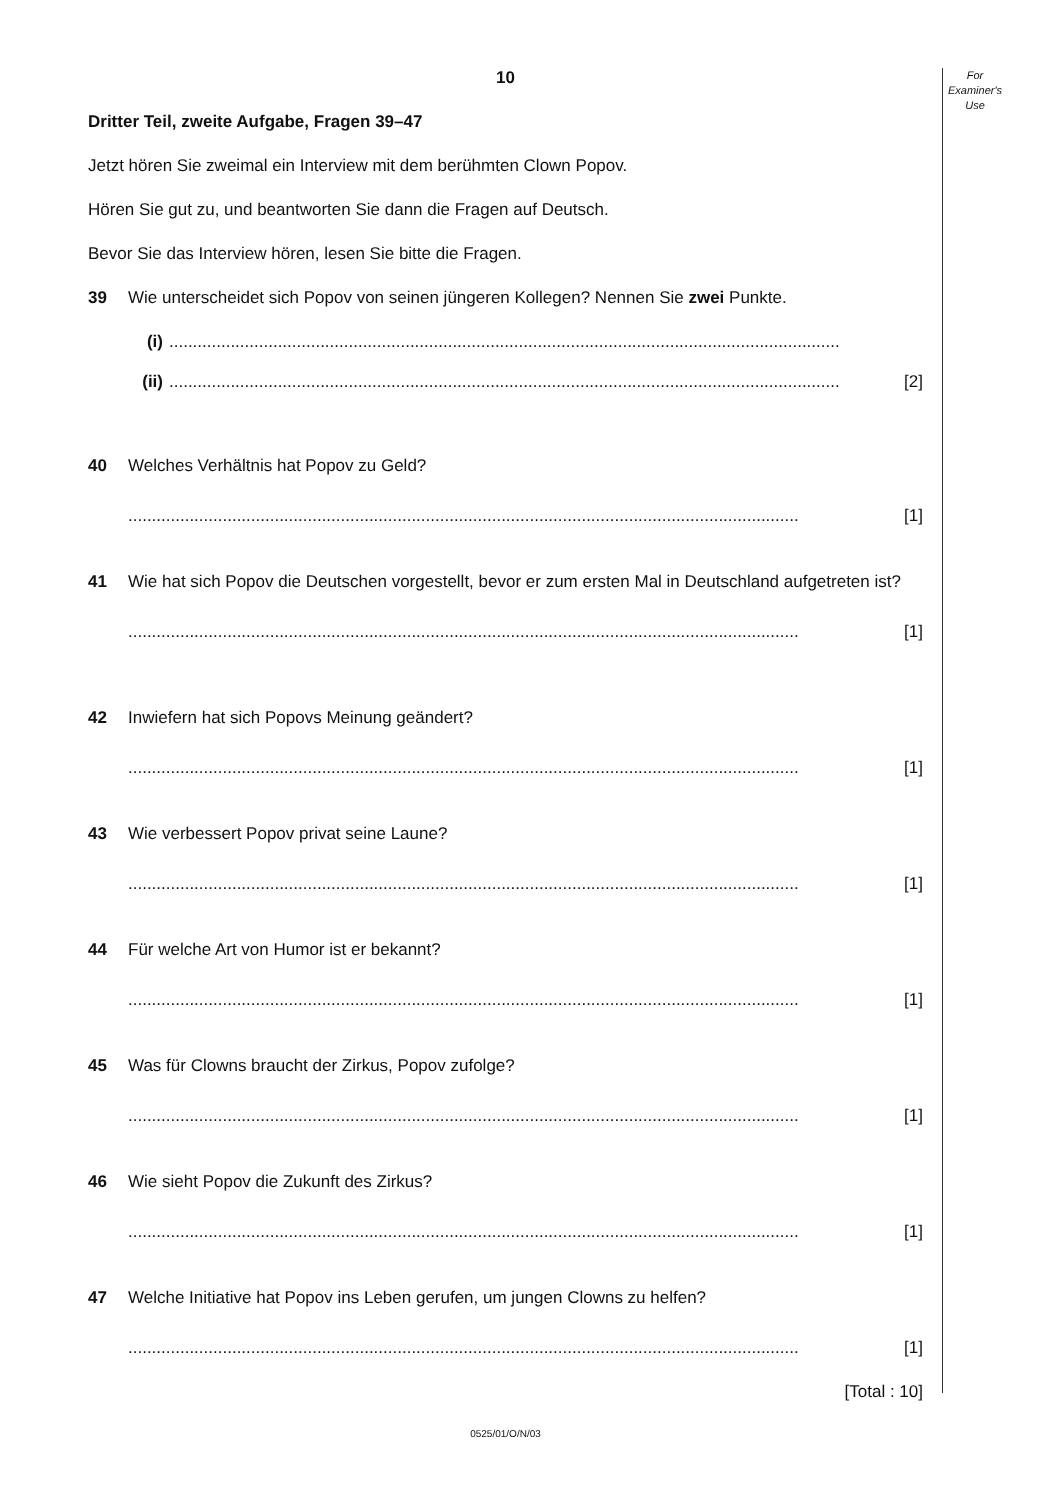For
Examiner's
Use
10
Dritter Teil, zweite Aufgabe, Fragen 39–47
Jetzt hören Sie zweimal ein Interview mit dem berühmten Clown Popov.
Hören Sie gut zu, und beantworten Sie dann die Fragen auf Deutsch.
Bevor Sie das Interview hören, lesen Sie bitte die Fragen.
39 Wie unterscheidet sich Popov von seinen jüngeren Kollegen? Nennen Sie zwei Punkte.
(i)..............................................................................................................................................
(ii).............................................................................................................................................. [2]
40 Welches Verhältnis hat Popov zu Geld?
.............................................................................................................................................. [1]
41 Wie hat sich Popov die Deutschen vorgestellt, bevor er zum ersten Mal in Deutschland aufgetreten ist?
.............................................................................................................................................. [1]
42 Inwiefern hat sich Popovs Meinung geändert?
.............................................................................................................................................. [1]
43 Wie verbessert Popov privat seine Laune?
.............................................................................................................................................. [1]
44 Für welche Art von Humor ist er bekannt?
.............................................................................................................................................. [1]
45 Was für Clowns braucht der Zirkus, Popov zufolge?
.............................................................................................................................................. [1]
46 Wie sieht Popov die Zukunft des Zirkus?
.............................................................................................................................................. [1]
47 Welche Initiative hat Popov ins Leben gerufen, um jungen Clowns zu helfen?
.............................................................................................................................................. [1]
[Total : 10]
0525/01/O/N/03